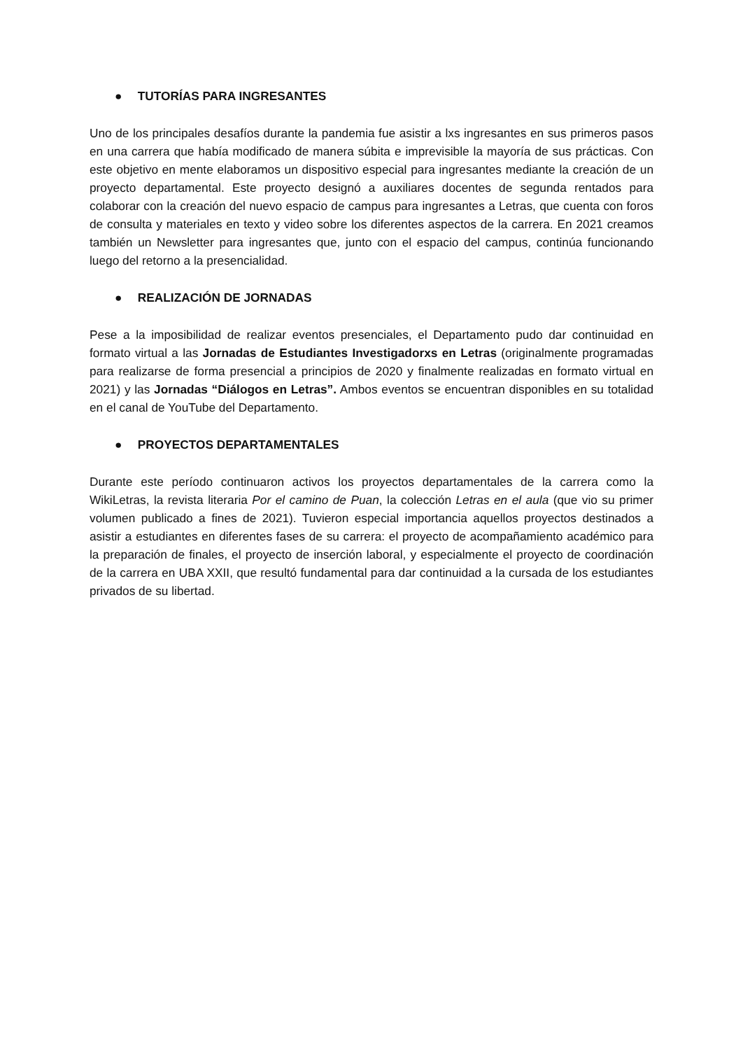● TUTORÍAS PARA INGRESANTES
Uno de los principales desafíos durante la pandemia fue asistir a lxs ingresantes en sus primeros pasos en una carrera que había modificado de manera súbita e imprevisible la mayoría de sus prácticas. Con este objetivo en mente elaboramos un dispositivo especial para ingresantes mediante la creación de un proyecto departamental. Este proyecto designó a auxiliares docentes de segunda rentados para colaborar con la creación del nuevo espacio de campus para ingresantes a Letras, que cuenta con foros de consulta y materiales en texto y video sobre los diferentes aspectos de la carrera. En 2021 creamos también un Newsletter para ingresantes que, junto con el espacio del campus, continúa funcionando luego del retorno a la presencialidad.
● REALIZACIÓN DE JORNADAS
Pese a la imposibilidad de realizar eventos presenciales, el Departamento pudo dar continuidad en formato virtual a las Jornadas de Estudiantes Investigadorxs en Letras (originalmente programadas para realizarse de forma presencial a principios de 2020 y finalmente realizadas en formato virtual en 2021) y las Jornadas “Diálogos en Letras”. Ambos eventos se encuentran disponibles en su totalidad en el canal de YouTube del Departamento.
● PROYECTOS DEPARTAMENTALES
Durante este período continuaron activos los proyectos departamentales de la carrera como la WikiLetras, la revista literaria Por el camino de Puan, la colección Letras en el aula (que vio su primer volumen publicado a fines de 2021). Tuvieron especial importancia aquellos proyectos destinados a asistir a estudiantes en diferentes fases de su carrera: el proyecto de acompañamiento académico para la preparación de finales, el proyecto de inserción laboral, y especialmente el proyecto de coordinación de la carrera en UBA XXII, que resultó fundamental para dar continuidad a la cursada de los estudiantes privados de su libertad.